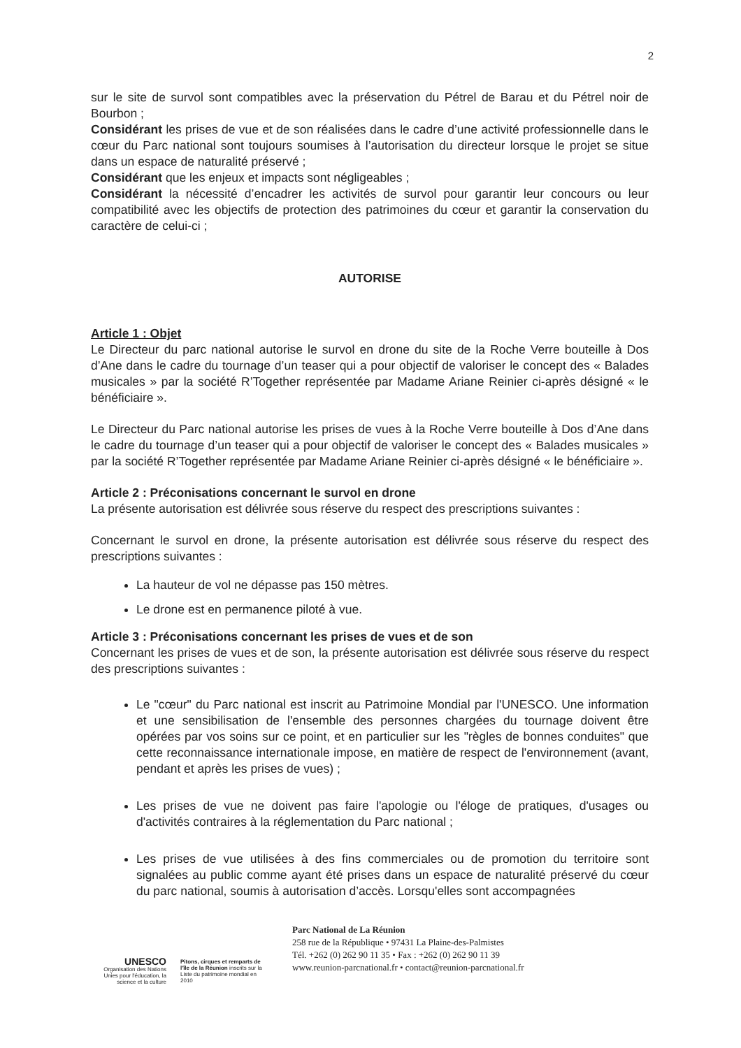2
sur le site de survol sont compatibles avec la préservation du Pétrel de Barau et du Pétrel noir de Bourbon ;
Considérant les prises de vue et de son réalisées dans le cadre d’une activité professionnelle dans le cœur du Parc national sont toujours soumises à l’autorisation du directeur lorsque le projet se situe dans un espace de naturalité préservé ;
Considérant que les enjeux et impacts sont négligeables ;
Considérant la nécessité d’encadrer les activités de survol pour garantir leur concours ou leur compatibilité avec les objectifs de protection des patrimoines du cœur et garantir la conservation du caractère de celui-ci ;
AUTORISE
Article 1 : Objet
Le Directeur du parc national autorise le survol en drone du site de la Roche Verre bouteille à Dos d’Ane dans le cadre du tournage d’un teaser qui a pour objectif de valoriser le concept des « Balades musicales » par la société R’Together représentée par Madame Ariane Reinier ci-après désigné « le bénéficiaire ».
Le Directeur du Parc national autorise les prises de vues à la Roche Verre bouteille à Dos d’Ane dans le cadre du tournage d’un teaser qui a pour objectif de valoriser le concept des « Balades musicales » par la société R’Together représentée par Madame Ariane Reinier ci-après désigné « le bénéficiaire ».
Article 2 : Préconisations concernant le survol en drone
La présente autorisation est délivrée sous réserve du respect des prescriptions suivantes :
Concernant le survol en drone, la présente autorisation est délivrée sous réserve du respect des prescriptions suivantes :
La hauteur de vol ne dépasse pas 150 mètres.
Le drone est en permanence piloté à vue.
Article 3 : Préconisations concernant les prises de vues et de son
Concernant les prises de vues et de son, la présente autorisation est délivrée sous réserve du respect des prescriptions suivantes :
Le "cœur" du Parc national est inscrit au Patrimoine Mondial par l'UNESCO. Une information et une sensibilisation de l'ensemble des personnes chargées du tournage doivent être opérées par vos soins sur ce point, et en particulier sur les "règles de bonnes conduites" que cette reconnaissance internationale impose, en matière de respect de l'environnement (avant, pendant et après les prises de vues) ;
Les prises de vue ne doivent pas faire l'apologie ou l'éloge de pratiques, d'usages ou d'activités contraires à la réglementation du Parc national ;
Les prises de vue utilisées à des fins commerciales ou de promotion du territoire sont signalées au public comme ayant été prises dans un espace de naturalité préservé du cœur du parc national, soumis à autorisation d’accès. Lorsqu'elles sont accompagnées
UNESCO
Organisation des Nations Unies pour l'éducation, la science et la culture
Pitons, cirques et remparts de l'île de la Réunion inscrits sur la Liste du patrimoine mondial en 2010
Parc National de La Réunion
258 rue de la République • 97431 La Plaine-des-Palmistes
Tél. +262 (0) 262 90 11 35 • Fax : +262 (0) 262 90 11 39
www.reunion-parcnational.fr • contact@reunion-parcnational.fr